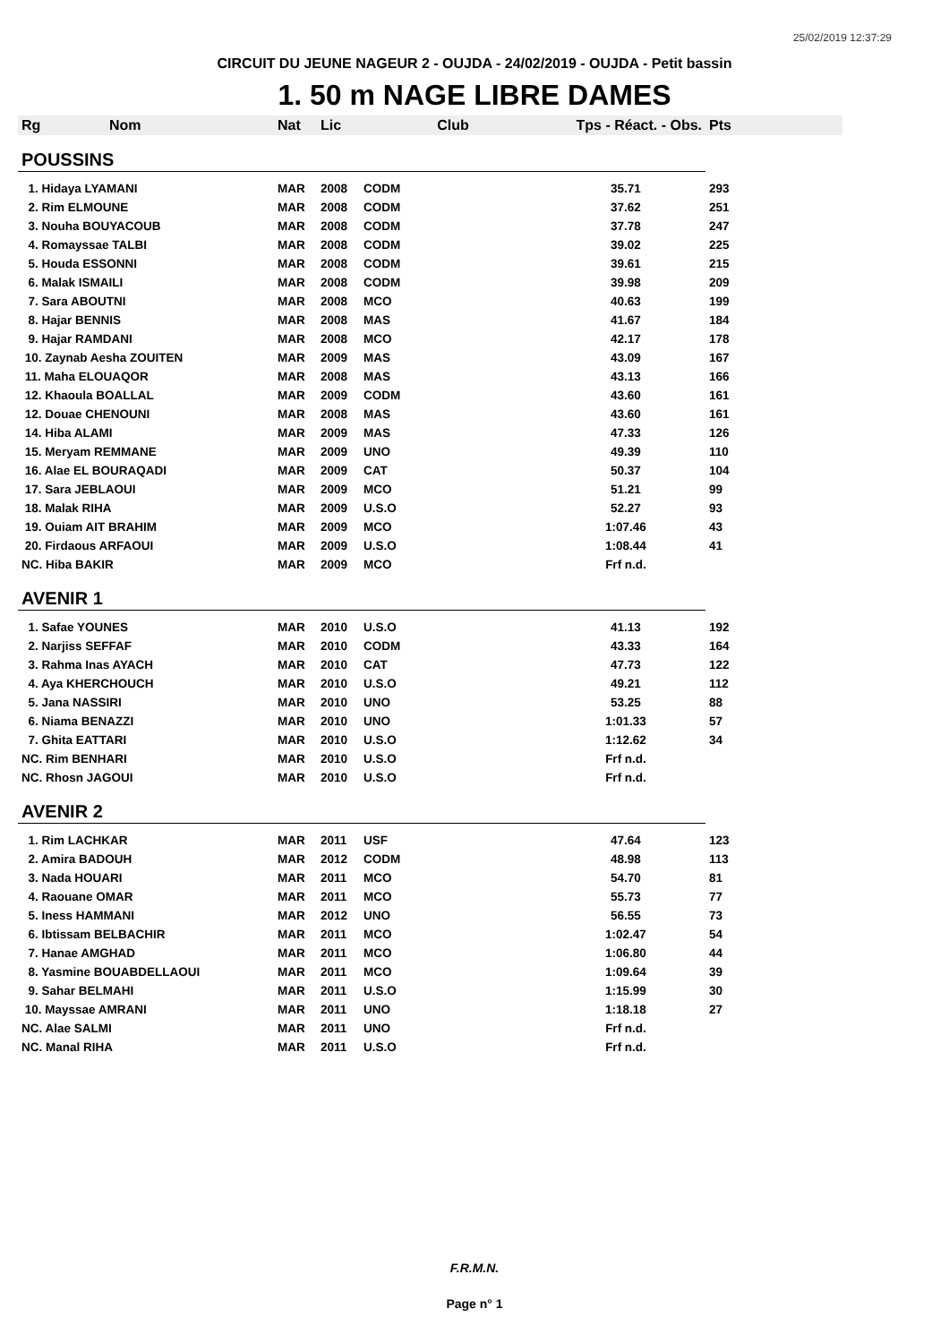25/02/2019 12:37:29
CIRCUIT DU JEUNE NAGEUR 2 - OUJDA - 24/02/2019 - OUJDA - Petit bassin
1. 50 m NAGE LIBRE DAMES
| Rg | Nom | Nat | Lic | Club | Tps - Réact. - Obs. | Pts |
| --- | --- | --- | --- | --- | --- | --- |
| POUSSINS | | | | | | |
| 1. Hidaya LYAMANI | | MAR | 2008 | CODM | 35.71 | 293 |
| 2. Rim ELMOUNE | | MAR | 2008 | CODM | 37.62 | 251 |
| 3. Nouha BOUYACOUB | | MAR | 2008 | CODM | 37.78 | 247 |
| 4. Romayssae TALBI | | MAR | 2008 | CODM | 39.02 | 225 |
| 5. Houda ESSONNI | | MAR | 2008 | CODM | 39.61 | 215 |
| 6. Malak ISMAILI | | MAR | 2008 | CODM | 39.98 | 209 |
| 7. Sara ABOUTNI | | MAR | 2008 | MCO | 40.63 | 199 |
| 8. Hajar BENNIS | | MAR | 2008 | MAS | 41.67 | 184 |
| 9. Hajar RAMDANI | | MAR | 2008 | MCO | 42.17 | 178 |
| 10. Zaynab Aesha ZOUITEN | | MAR | 2009 | MAS | 43.09 | 167 |
| 11. Maha ELOUAQOR | | MAR | 2008 | MAS | 43.13 | 166 |
| 12. Khaoula BOALLAL | | MAR | 2009 | CODM | 43.60 | 161 |
| 12. Douae CHENOUNI | | MAR | 2008 | MAS | 43.60 | 161 |
| 14. Hiba ALAMI | | MAR | 2009 | MAS | 47.33 | 126 |
| 15. Meryam REMMANE | | MAR | 2009 | UNO | 49.39 | 110 |
| 16. Alae EL BOURAQADI | | MAR | 2009 | CAT | 50.37 | 104 |
| 17. Sara JEBLAOUI | | MAR | 2009 | MCO | 51.21 | 99 |
| 18. Malak RIHA | | MAR | 2009 | U.S.O | 52.27 | 93 |
| 19. Ouiam AIT BRAHIM | | MAR | 2009 | MCO | 1:07.46 | 43 |
| 20. Firdaous ARFAOUI | | MAR | 2009 | U.S.O | 1:08.44 | 41 |
| NC. Hiba BAKIR | | MAR | 2009 | MCO | Frf n.d. | |
| AVENIR 1 | | | | | | |
| 1. Safae YOUNES | | MAR | 2010 | U.S.O | 41.13 | 192 |
| 2. Narjiss SEFFAF | | MAR | 2010 | CODM | 43.33 | 164 |
| 3. Rahma Inas AYACH | | MAR | 2010 | CAT | 47.73 | 122 |
| 4. Aya KHERCHOUCH | | MAR | 2010 | U.S.O | 49.21 | 112 |
| 5. Jana NASSIRI | | MAR | 2010 | UNO | 53.25 | 88 |
| 6. Niama BENAZZI | | MAR | 2010 | UNO | 1:01.33 | 57 |
| 7. Ghita EATTARI | | MAR | 2010 | U.S.O | 1:12.62 | 34 |
| NC. Rim BENHARI | | MAR | 2010 | U.S.O | Frf n.d. | |
| NC. Rhosn JAGOUI | | MAR | 2010 | U.S.O | Frf n.d. | |
| AVENIR 2 | | | | | | |
| 1. Rim LACHKAR | | MAR | 2011 | USF | 47.64 | 123 |
| 2. Amira BADOUH | | MAR | 2012 | CODM | 48.98 | 113 |
| 3. Nada HOUARI | | MAR | 2011 | MCO | 54.70 | 81 |
| 4. Raouane OMAR | | MAR | 2011 | MCO | 55.73 | 77 |
| 5. Iness HAMMANI | | MAR | 2012 | UNO | 56.55 | 73 |
| 6. Ibtissam BELBACHIR | | MAR | 2011 | MCO | 1:02.47 | 54 |
| 7. Hanae AMGHAD | | MAR | 2011 | MCO | 1:06.80 | 44 |
| 8. Yasmine BOUABDELLAOUI | | MAR | 2011 | MCO | 1:09.64 | 39 |
| 9. Sahar BELMAHI | | MAR | 2011 | U.S.O | 1:15.99 | 30 |
| 10. Mayssae AMRANI | | MAR | 2011 | UNO | 1:18.18 | 27 |
| NC. Alae SALMI | | MAR | 2011 | UNO | Frf n.d. | |
| NC. Manal RIHA | | MAR | 2011 | U.S.O | Frf n.d. | |
F.R.M.N.
Page n° 1